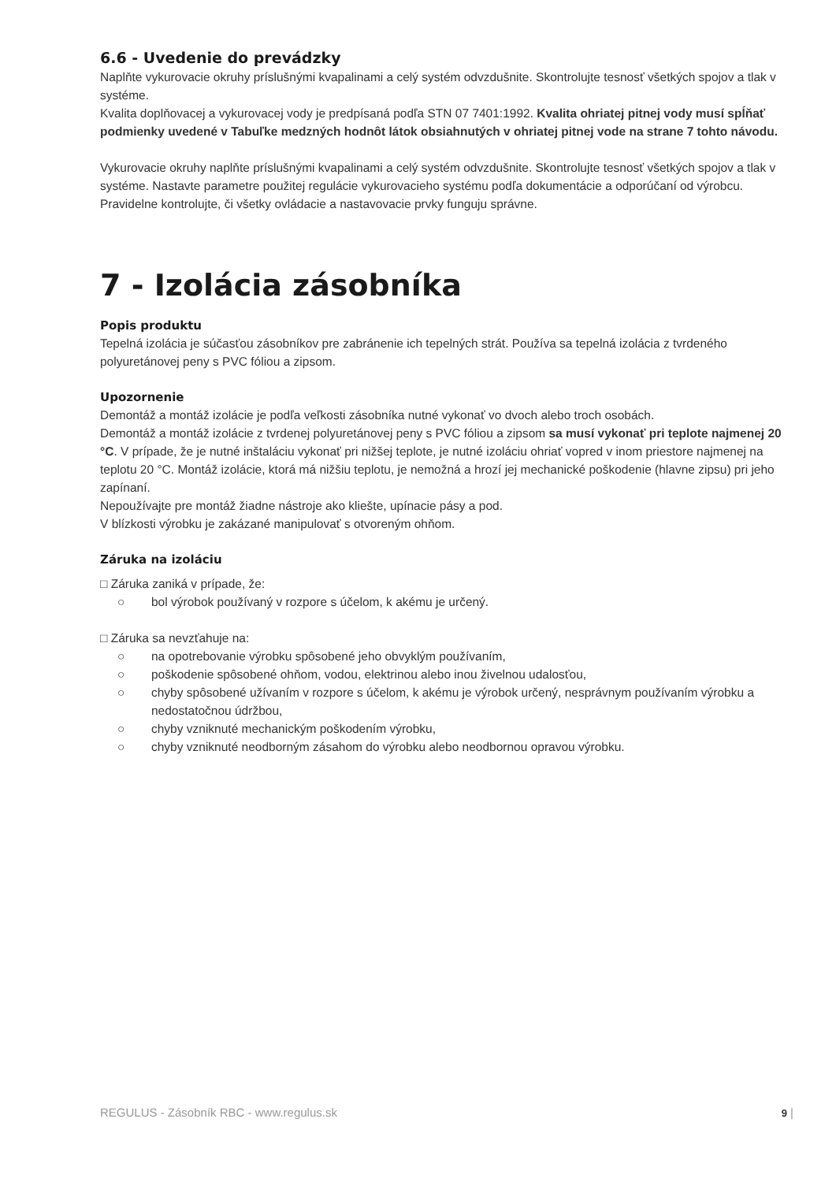6.6 - Uvedenie do prevádzky
Naplňte vykurovacie okruhy príslušnými kvapalinami a celý systém odvzdušnite. Skontrolujte tesnosť všetkých spojov a tlak v systéme.
Kvalita doplňovacej a vykurovacej vody je predpísaná podľa STN 07 7401:1992. Kvalita ohriatej pitnej vody musí spĺňať podmienky uvedené v Tabuľke medzných hodnôt látok obsiahnutých v ohriatej pitnej vode na strane 7 tohto návodu.
Vykurovacie okruhy naplňte príslušnými kvapalinami a celý systém odvzdušnite. Skontrolujte tesnosť všetkých spojov a tlak v systéme. Nastavte parametre použitej regulácie vykurovacieho systému podľa dokumentácie a odporúčaní od výrobcu. Pravidelne kontrolujte, či všetky ovládacie a nastavovacie prvky funguju správne.
7 - Izolácia zásobníka
Popis produktu
Tepelná izolácia je súčasťou zásobníkov pre zabránenie ich tepelných strát. Používa sa tepelná izolácia z tvrdeného polyuretánovej peny s PVC fóliou a zipsom.
Upozornenie
Demontáž a montáž izolácie je podľa veľkosti zásobníka nutné vykonať vo dvoch alebo troch osobách.
Demontáž a montáž izolácie z tvrdenej polyuretánovej peny s PVC fóliou a zipsom sa musí vykonať pri teplote najmenej 20 °C. V prípade, že je nutné inštaláciu vykonať pri nižšej teplote, je nutné izoláciu ohriať vopred v inom priestore najmenej na teplotu 20 °C. Montáž izolácie, ktorá má nižšiu teplotu, je nemožná a hrozí jej mechanické poškodenie (hlavne zipsu) pri jeho zapínaní.
Nepoužívajte pre montáž žiadne nástroje ako kliešte, upínacie pásy a pod.
V blízkosti výrobku je zakázané manipulovať s otvoreným ohňom.
Záruka na izoláciu
□ Záruka zaniká v prípade, že:
○ bol výrobok používaný v rozpore s účelom, k akému je určený.
□ Záruka sa nevzťahuje na:
○ na opotrebovanie výrobku spôsobené jeho obvyklým používaním,
○ poškodenie spôsobené ohňom, vodou, elektrinou alebo inou živelnou udalosťou,
○ chyby spôsobené užívaním v rozpore s účelom, k akému je výrobok určený, nesprávnym používaním výrobku a nedostatočnou údržbou,
○ chyby vzniknuté mechanickým poškodením výrobku,
○ chyby vzniknuté neodborným zásahom do výrobku alebo neodbornou opravou výrobku.
REGULUS - Zásobník RBC - www.regulus.sk 9 |